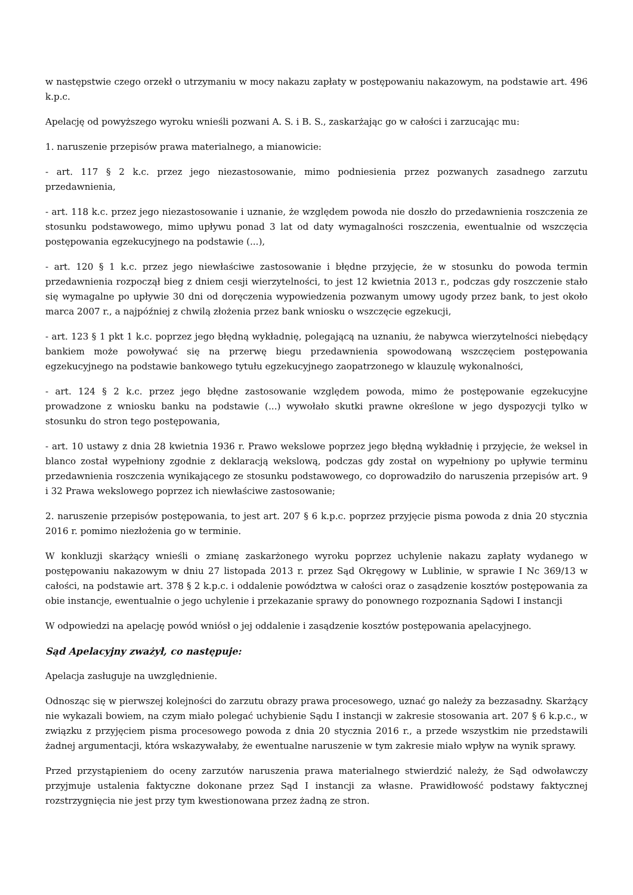w następstwie czego orzekł o utrzymaniu w mocy nakazu zapłaty w postępowaniu nakazowym, na podstawie art. 496 k.p.c.
Apelację od powyższego wyroku wnieśli pozwani A. S. i B. S., zaskarżając go w całości i zarzucając mu:
1. naruszenie przepisów prawa materialnego, a mianowicie:
- art. 117 § 2 k.c. przez jego niezastosowanie, mimo podniesienia przez pozwanych zasadnego zarzutu przedawnienia,
- art. 118 k.c. przez jego niezastosowanie i uznanie, że względem powoda nie doszło do przedawnienia roszczenia ze stosunku podstawowego, mimo upływu ponad 3 lat od daty wymagalności roszczenia, ewentualnie od wszczęcia postępowania egzekucyjnego na podstawie (...),
- art. 120 § 1 k.c. przez jego niewłaściwe zastosowanie i błędne przyjęcie, że w stosunku do powoda termin przedawnienia rozpoczął bieg z dniem cesji wierzytelności, to jest 12 kwietnia 2013 r., podczas gdy roszczenie stało się wymagalne po upływie 30 dni od doręczenia wypowiedzenia pozwanym umowy ugody przez bank, to jest około marca 2007 r., a najpóźniej z chwilą złożenia przez bank wniosku o wszczęcie egzekucji,
- art. 123 § 1 pkt 1 k.c. poprzez jego błędną wykładnię, polegającą na uznaniu, że nabywca wierzytelności niebędący bankiem może powoływać się na przerwę biegu przedawnienia spowodowaną wszczęciem postępowania egzekucyjnego na podstawie bankowego tytułu egzekucyjnego zaopatrzonego w klauzulę wykonalności,
- art. 124 § 2 k.c. przez jego błędne zastosowanie względem powoda, mimo że postępowanie egzekucyjne prowadzone z wniosku banku na podstawie (...) wywołało skutki prawne określone w jego dyspozycji tylko w stosunku do stron tego postępowania,
- art. 10 ustawy z dnia 28 kwietnia 1936 r. Prawo wekslowe poprzez jego błędną wykładnię i przyjęcie, że weksel in blanco został wypełniony zgodnie z deklaracją wekslową, podczas gdy został on wypełniony po upływie terminu przedawnienia roszczenia wynikającego ze stosunku podstawowego, co doprowadziło do naruszenia przepisów art. 9 i 32 Prawa wekslowego poprzez ich niewłaściwe zastosowanie;
2. naruszenie przepisów postępowania, to jest art. 207 § 6 k.p.c. poprzez przyjęcie pisma powoda z dnia 20 stycznia 2016 r. pomimo niezłożenia go w terminie.
W konkluzji skarżący wnieśli o zmianę zaskarżonego wyroku poprzez uchylenie nakazu zapłaty wydanego w postępowaniu nakazowym w dniu 27 listopada 2013 r. przez Sąd Okręgowy w Lublinie, w sprawie I Nc 369/13 w całości, na podstawie art. 378 § 2 k.p.c. i oddalenie powództwa w całości oraz o zasądzenie kosztów postępowania za obie instancje, ewentualnie o jego uchylenie i przekazanie sprawy do ponownego rozpoznania Sądowi I instancji
W odpowiedzi na apelację powód wniósł o jej oddalenie i zasądzenie kosztów postępowania apelacyjnego.
Sąd Apelacyjny zważył, co następuje:
Apelacja zasługuje na uwzględnienie.
Odnosząc się w pierwszej kolejności do zarzutu obrazy prawa procesowego, uznać go należy za bezzasadny. Skarżący nie wykazali bowiem, na czym miało polegać uchybienie Sądu I instancji w zakresie stosowania art. 207 § 6 k.p.c., w związku z przyjęciem pisma procesowego powoda z dnia 20 stycznia 2016 r., a przede wszystkim nie przedstawili żadnej argumentacji, która wskazywałaby, że ewentualne naruszenie w tym zakresie miało wpływ na wynik sprawy.
Przed przystąpieniem do oceny zarzutów naruszenia prawa materialnego stwierdzić należy, że Sąd odwoławczy przyjmuje ustalenia faktyczne dokonane przez Sąd I instancji za własne. Prawidłowość podstawy faktycznej rozstrzygnięcia nie jest przy tym kwestionowana przez żadną ze stron.